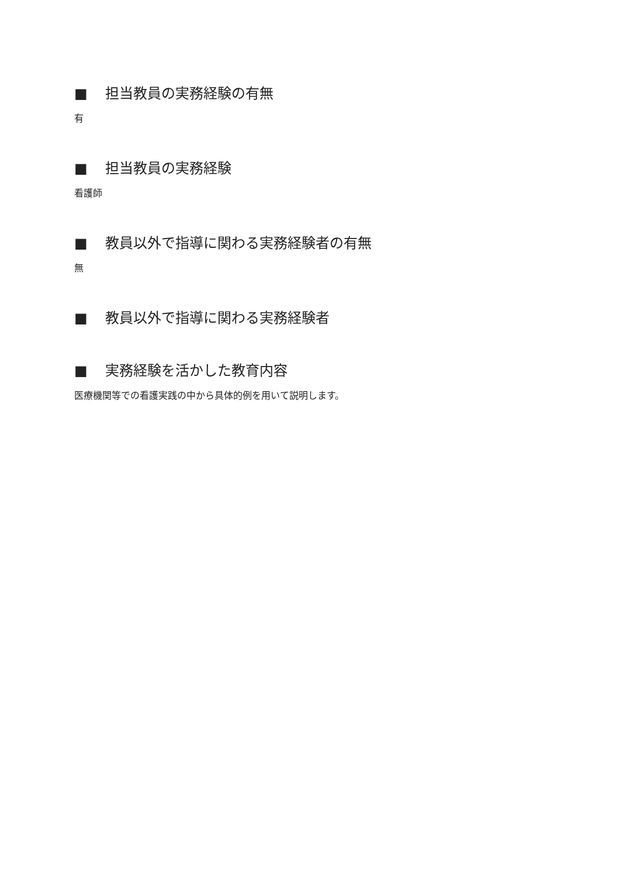■ 担当教員の実務経験の有無
有
■ 担当教員の実務経験
看護師
■ 教員以外で指導に関わる実務経験者の有無
無
■ 教員以外で指導に関わる実務経験者
■ 実務経験を活かした教育内容
医療機関等での看護実践の中から具体的例を用いて説明します。